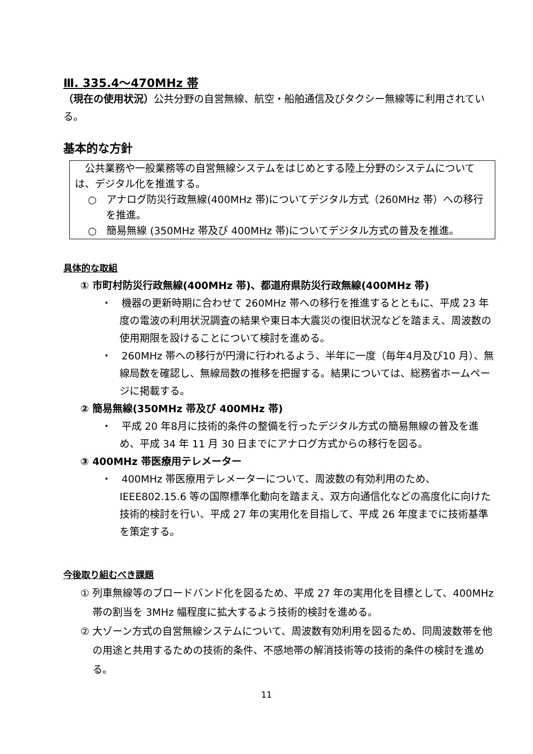Ⅲ. 335.4～470MHz 帯
（現在の使用状況）公共分野の自営無線、航空・船舶通信及びタクシー無線等に利用されている。
基本的な方針
　公共業務や一般業務等の自営無線システムをはじめとする陸上分野のシステムについては、デジタル化を推進する。
○　アナログ防災行政無線(400MHz 帯)についてデジタル方式（260MHz 帯）への移行を推進。
○　簡易無線 (350MHz 帯及び 400MHz 帯)についてデジタル方式の普及を推進。
具体的な取組
① 市町村防災行政無線(400MHz 帯)、都道府県防災行政無線(400MHz 帯)
・　機器の更新時期に合わせて 260MHz 帯への移行を推進するとともに、平成 23 年度の電波の利用状況調査の結果や東日本大震災の復旧状況などを踏まえ、周波数の使用期限を設けることについて検討を進める。
・　260MHz 帯への移行が円滑に行われるよう、半年に一度（毎年4月及び10 月）、無線局数を確認し、無線局数の推移を把握する。結果については、総務省ホームページに掲載する。
② 簡易無線(350MHz 帯及び 400MHz 帯)
・　平成 20 年8月に技術的条件の整備を行ったデジタル方式の簡易無線の普及を進め、平成 34 年 11 月 30 日までにアナログ方式からの移行を図る。
③ 400MHz 帯医療用テレメーター
・　400MHz 帯医療用テレメーターについて、周波数の有効利用のため、IEEE802.15.6 等の国際標準化動向を踏まえ、双方向通信化などの高度化に向けた技術的検討を行い、平成 27 年の実用化を目指して、平成 26 年度までに技術基準を策定する。
今後取り組むべき課題
① 列車無線等のブロードバンド化を図るため、平成 27 年の実用化を目標として、400MHz 帯の割当を 3MHz 幅程度に拡大するよう技術的検討を進める。
② 大ゾーン方式の自営無線システムについて、周波数有効利用を図るため、同周波数帯を他の用途と共用するための技術的条件、不感地帯の解消技術等の技術的条件の検討を進める。
11